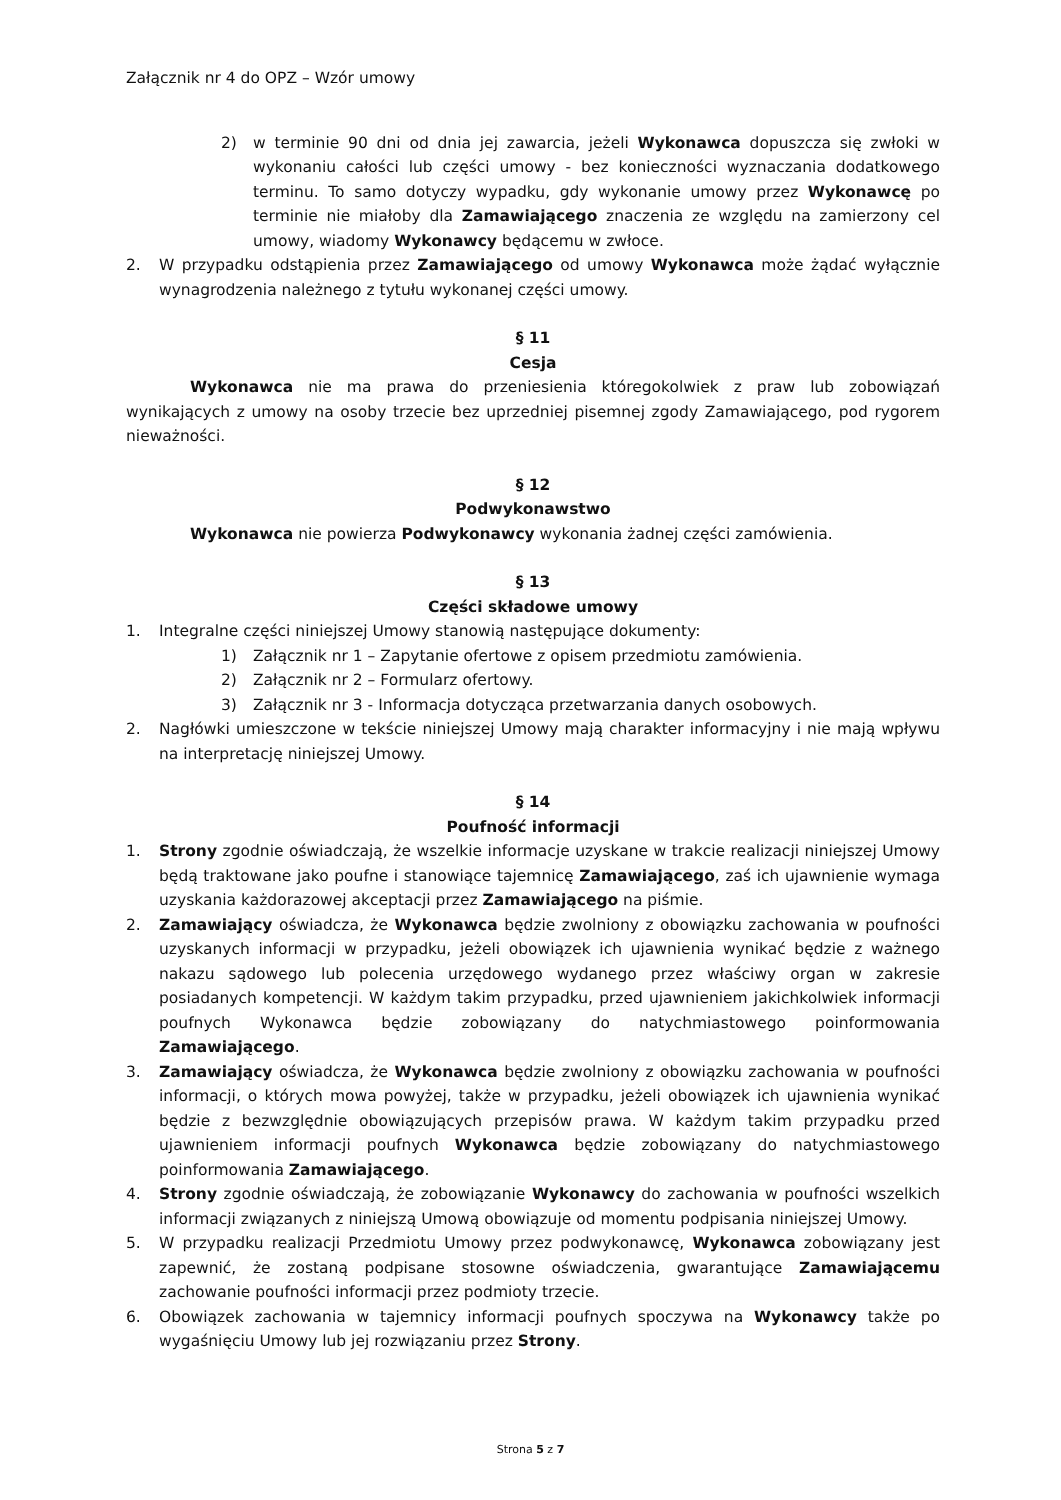Załącznik nr 4 do OPZ – Wzór umowy
2) w terminie 90 dni od dnia jej zawarcia, jeżeli Wykonawca dopuszcza się zwłoki w wykonaniu całości lub części umowy - bez konieczności wyznaczania dodatkowego terminu. To samo dotyczy wypadku, gdy wykonanie umowy przez Wykonawcę po terminie nie miałoby dla Zamawiającego znaczenia ze względu na zamierzony cel umowy, wiadomy Wykonawcy będącemu w zwłoce.
2. W przypadku odstąpienia przez Zamawiającego od umowy Wykonawca może żądać wyłącznie wynagrodzenia należnego z tytułu wykonanej części umowy.
§ 11
Cesja
Wykonawca nie ma prawa do przeniesienia któregokolwiek z praw lub zobowiązań wynikających z umowy na osoby trzecie bez uprzedniej pisemnej zgody Zamawiającego, pod rygorem nieważności.
§ 12
Podwykonawstwo
Wykonawca nie powierza Podwykonawcy wykonania żadnej części zamówienia.
§ 13
Części składowe umowy
1. Integralne części niniejszej Umowy stanowią następujące dokumenty:
1) Załącznik nr 1 – Zapytanie ofertowe z opisem przedmiotu zamówienia.
2) Załącznik nr 2 – Formularz ofertowy.
3) Załącznik nr 3 - Informacja dotycząca przetwarzania danych osobowych.
2. Nagłówki umieszczone w tekście niniejszej Umowy mają charakter informacyjny i nie mają wpływu na interpretację niniejszej Umowy.
§ 14
Poufność informacji
1. Strony zgodnie oświadczają, że wszelkie informacje uzyskane w trakcie realizacji niniejszej Umowy będą traktowane jako poufne i stanowiące tajemnicę Zamawiającego, zaś ich ujawnienie wymaga uzyskania każdorazowej akceptacji przez Zamawiającego na piśmie.
2. Zamawiający oświadcza, że Wykonawca będzie zwolniony z obowiązku zachowania w poufności uzyskanych informacji w przypadku, jeżeli obowiązek ich ujawnienia wynikać będzie z ważnego nakazu sądowego lub polecenia urzędowego wydanego przez właściwy organ w zakresie posiadanych kompetencji. W każdym takim przypadku, przed ujawnieniem jakichkolwiek informacji poufnych Wykonawca będzie zobowiązany do natychmiastowego poinformowania Zamawiającego.
3. Zamawiający oświadcza, że Wykonawca będzie zwolniony z obowiązku zachowania w poufności informacji, o których mowa powyżej, także w przypadku, jeżeli obowiązek ich ujawnienia wynikać będzie z bezwzględnie obowiązujących przepisów prawa. W każdym takim przypadku przed ujawnieniem informacji poufnych Wykonawca będzie zobowiązany do natychmiastowego poinformowania Zamawiającego.
4. Strony zgodnie oświadczają, że zobowiązanie Wykonawcy do zachowania w poufności wszelkich informacji związanych z niniejszą Umową obowiązuje od momentu podpisania niniejszej Umowy.
5. W przypadku realizacji Przedmiotu Umowy przez podwykonawcę, Wykonawca zobowiązany jest zapewnić, że zostaną podpisane stosowne oświadczenia, gwarantujące Zamawiającemu zachowanie poufności informacji przez podmioty trzecie.
6. Obowiązek zachowania w tajemnicy informacji poufnych spoczywa na Wykonawcy także po wygaśnięciu Umowy lub jej rozwiązaniu przez Strony.
Strona 5 z 7